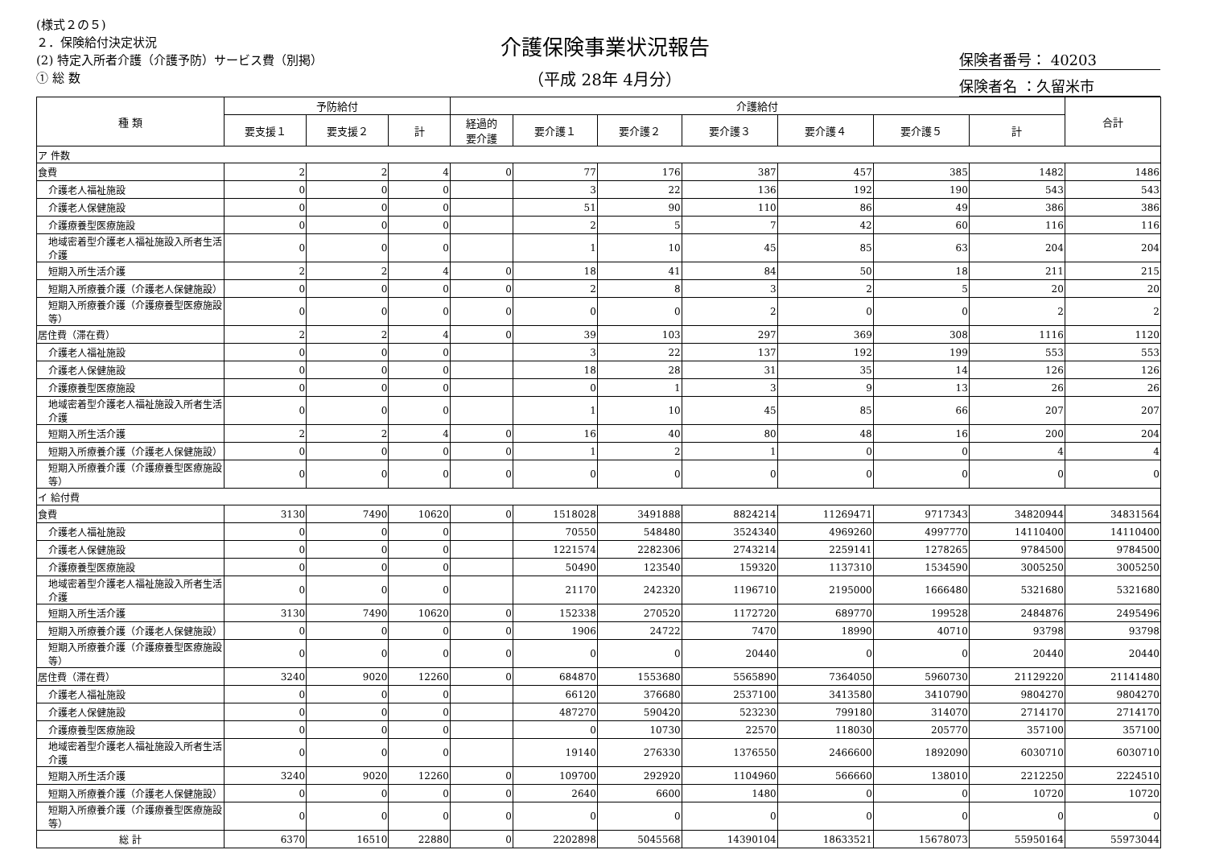(様式２の５)
２．保険給付決定状況
(2) 特定入所者介護（介護予防）サービス費（別掲）
① 総 数
介護保険事業状況報告
（平成 28年 4月分）
保険者番号： 40203
保険者名 ：久留米市
| 種 類 | 予防給付 | | | 介護給付 | | | | | | | 合計 |
| --- | --- | --- | --- | --- | --- | --- | --- | --- | --- | --- | --- |
| | 要支援１ | 要支援２ | 計 | 経過的 要介護 | 要介護１ | 要介護２ | 要介護３ | 要介護４ | 要介護５ | 計 | |
| ア 件数 | | | | | | | | | | | |
| 食費 | 2 | 2 | 4 | 0 | 77 | 176 | 387 | 457 | 385 | 1482 | 1486 |
| 介護老人福祉施設 | 0 | 0 | 0 | | 3 | 22 | 136 | 192 | 190 | 543 | 543 |
| 介護老人保健施設 | 0 | 0 | 0 | | 51 | 90 | 110 | 86 | 49 | 386 | 386 |
| 介護療養型医療施設 | 0 | 0 | 0 | | 2 | 5 | 7 | 42 | 60 | 116 | 116 |
| 地域密着型介護老人福祉施設入所者生活介護 | 0 | 0 | 0 | | 1 | 10 | 45 | 85 | 63 | 204 | 204 |
| 短期入所生活介護 | 2 | 2 | 4 | 0 | 18 | 41 | 84 | 50 | 18 | 211 | 215 |
| 短期入所療養介護（介護老人保健施設） | 0 | 0 | 0 | 0 | 2 | 8 | 3 | 2 | 5 | 20 | 20 |
| 短期入所療養介護（介護療養型医療施設等） | 0 | 0 | 0 | 0 | 0 | 0 | 2 | 0 | 0 | 2 | 2 |
| 居住費（滞在費） | 2 | 2 | 4 | 0 | 39 | 103 | 297 | 369 | 308 | 1116 | 1120 |
| 介護老人福祉施設 | 0 | 0 | 0 | | 3 | 22 | 137 | 192 | 199 | 553 | 553 |
| 介護老人保健施設 | 0 | 0 | 0 | | 18 | 28 | 31 | 35 | 14 | 126 | 126 |
| 介護療養型医療施設 | 0 | 0 | 0 | | 0 | 1 | 3 | 9 | 13 | 26 | 26 |
| 地域密着型介護老人福祉施設入所者生活介護 | 0 | 0 | 0 | | 1 | 10 | 45 | 85 | 66 | 207 | 207 |
| 短期入所生活介護 | 2 | 2 | 4 | 0 | 16 | 40 | 80 | 48 | 16 | 200 | 204 |
| 短期入所療養介護（介護老人保健施設） | 0 | 0 | 0 | 0 | 1 | 2 | 1 | 0 | 0 | 4 | 4 |
| 短期入所療養介護（介護療養型医療施設等） | 0 | 0 | 0 | 0 | 0 | 0 | 0 | 0 | 0 | 0 | 0 |
| イ 給付費 | | | | | | | | | | | |
| 食費 | 3130 | 7490 | 10620 | 0 | 1518028 | 3491888 | 8824214 | 11269471 | 9717343 | 34820944 | 34831564 |
| 介護老人福祉施設 | 0 | 0 | 0 | | 70550 | 548480 | 3524340 | 4969260 | 4997770 | 14110400 | 14110400 |
| 介護老人保健施設 | 0 | 0 | 0 | | 1221574 | 2282306 | 2743214 | 2259141 | 1278265 | 9784500 | 9784500 |
| 介護療養型医療施設 | 0 | 0 | 0 | | 50490 | 123540 | 159320 | 1137310 | 1534590 | 3005250 | 3005250 |
| 地域密着型介護老人福祉施設入所者生活介護 | 0 | 0 | 0 | | 21170 | 242320 | 1196710 | 2195000 | 1666480 | 5321680 | 5321680 |
| 短期入所生活介護 | 3130 | 7490 | 10620 | 0 | 152338 | 270520 | 1172720 | 689770 | 199528 | 2484876 | 2495496 |
| 短期入所療養介護（介護老人保健施設） | 0 | 0 | 0 | 0 | 1906 | 24722 | 7470 | 18990 | 40710 | 93798 | 93798 |
| 短期入所療養介護（介護療養型医療施設等） | 0 | 0 | 0 | 0 | 0 | 0 | 20440 | 0 | 0 | 20440 | 20440 |
| 居住費（滞在費） | 3240 | 9020 | 12260 | 0 | 684870 | 1553680 | 5565890 | 7364050 | 5960730 | 21129220 | 21141480 |
| 介護老人福祉施設 | 0 | 0 | 0 | | 66120 | 376680 | 2537100 | 3413580 | 3410790 | 9804270 | 9804270 |
| 介護老人保健施設 | 0 | 0 | 0 | | 487270 | 590420 | 523230 | 799180 | 314070 | 2714170 | 2714170 |
| 介護療養型医療施設 | 0 | 0 | 0 | | 0 | 10730 | 22570 | 118030 | 205770 | 357100 | 357100 |
| 地域密着型介護老人福祉施設入所者生活介護 | 0 | 0 | 0 | | 19140 | 276330 | 1376550 | 2466600 | 1892090 | 6030710 | 6030710 |
| 短期入所生活介護 | 3240 | 9020 | 12260 | 0 | 109700 | 292920 | 1104960 | 566660 | 138010 | 2212250 | 2224510 |
| 短期入所療養介護（介護老人保健施設） | 0 | 0 | 0 | 0 | 2640 | 6600 | 1480 | 0 | 0 | 10720 | 10720 |
| 短期入所療養介護（介護療養型医療施設等） | 0 | 0 | 0 | 0 | 0 | 0 | 0 | 0 | 0 | 0 | 0 |
| 総 計 | 6370 | 16510 | 22880 | 0 | 2202898 | 5045568 | 14390104 | 18633521 | 15678073 | 55950164 | 55973044 |